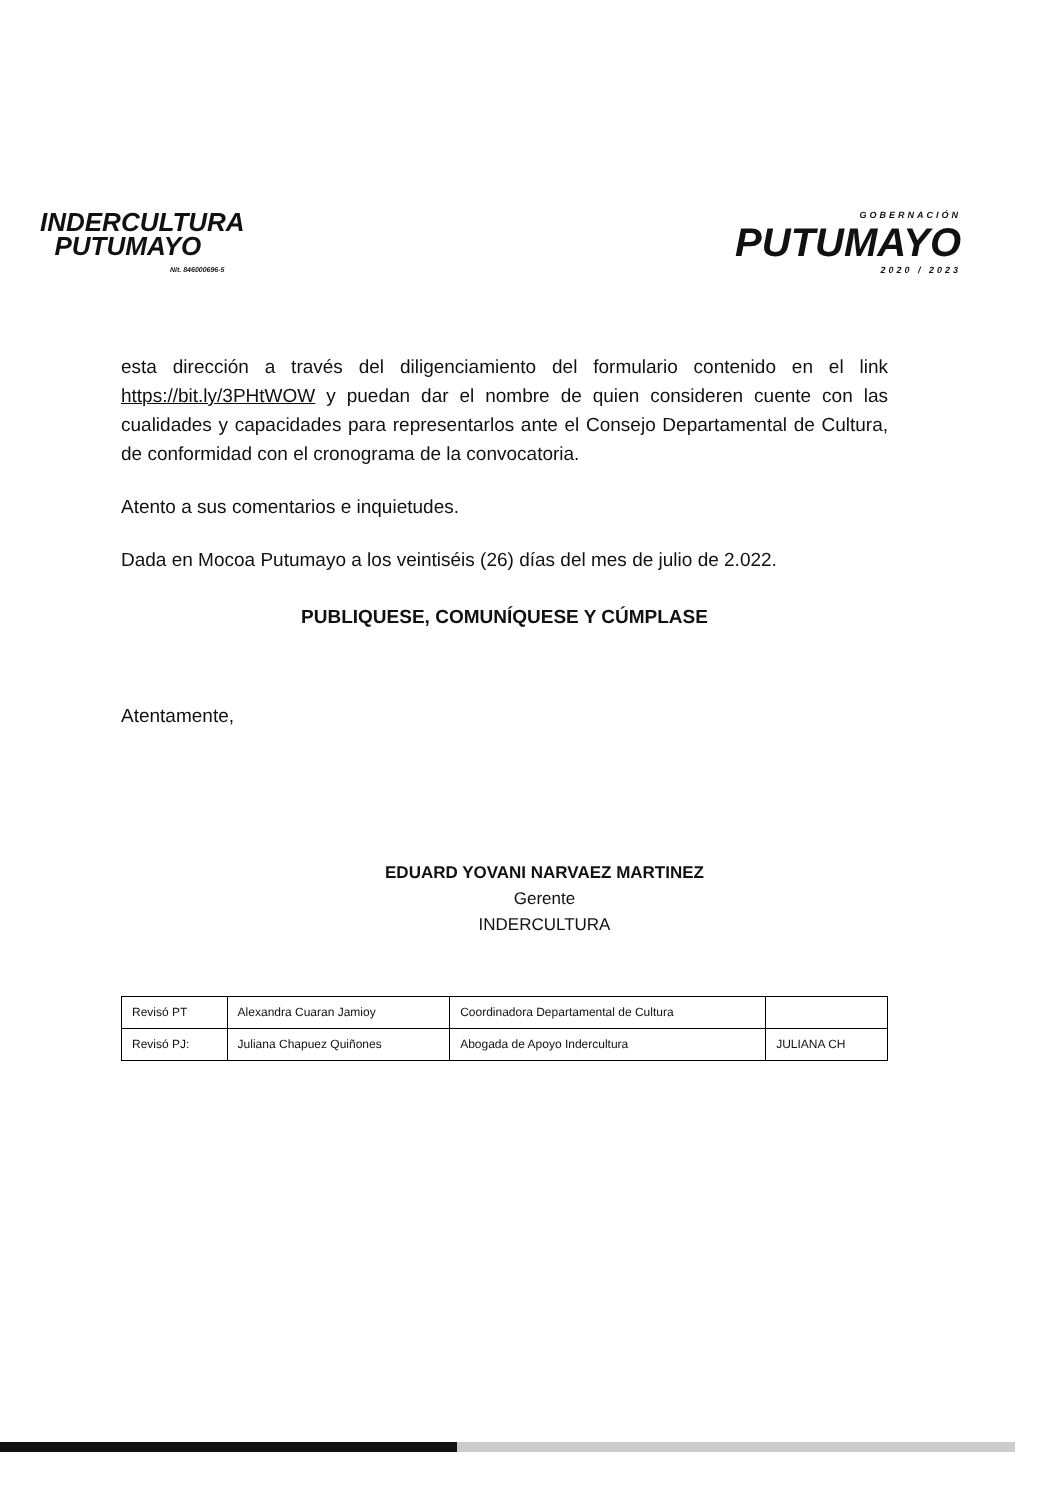INDERCULTURA
PUTUMAYO
Nit. 846000696-5
GOBERNACIÓN
PUTUMAYO
2020 / 2023
esta dirección a través del diligenciamiento del formulario contenido en el link https://bit.ly/3PHtWOW y puedan dar el nombre de quien consideren cuente con las cualidades y capacidades para representarlos ante el Consejo Departamental de Cultura, de conformidad con el cronograma de la convocatoria.
Atento a sus comentarios e inquietudes.
Dada en Mocoa Putumayo a los veintiséis (26) días del mes de julio de 2.022.
PUBLIQUESE, COMUNÍQUESE Y CÚMPLASE
Atentamente,
EDUARD YOVANI NARVAEZ MARTINEZ
Gerente
INDERCULTURA
| Revisó PT | Alexandra Cuaran Jamioy | Coordinadora Departamental de Cultura | |
| Revisó PJ: | Juliana Chapuez Quiñones | Abogada de Apoyo Indercultura | JULIANA CH |